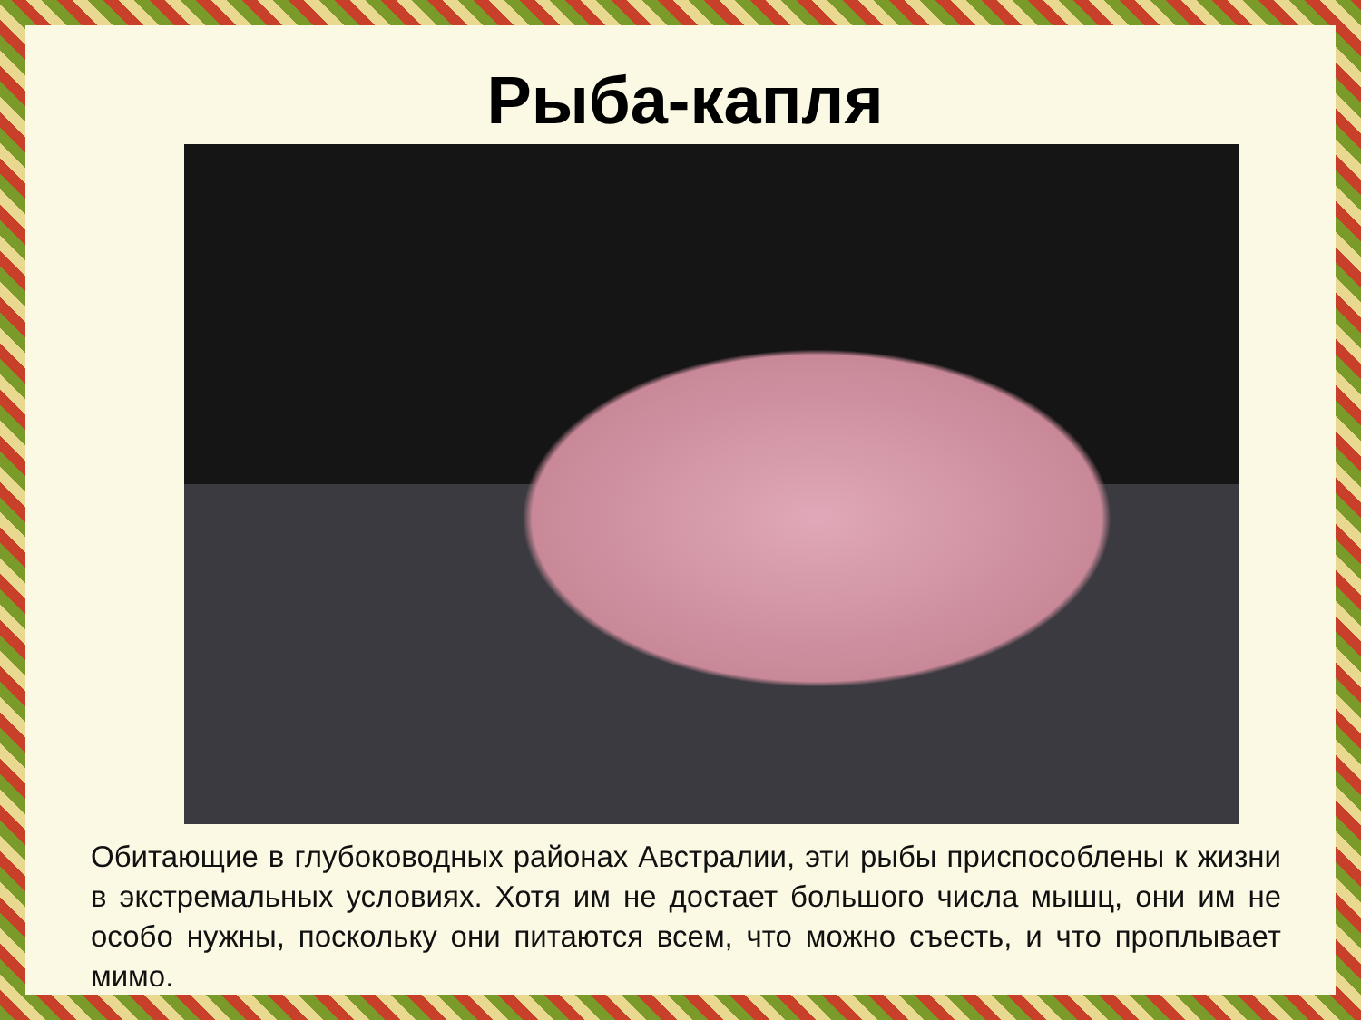Рыба-капля
Обитающие в глубоководных районах Австралии, эти рыбы приспособлены к жизни в экстремальных условиях. Хотя им не достает большого числа мышц, они им не особо нужны, поскольку они питаются всем, что можно съесть, и что проплывает мимо.